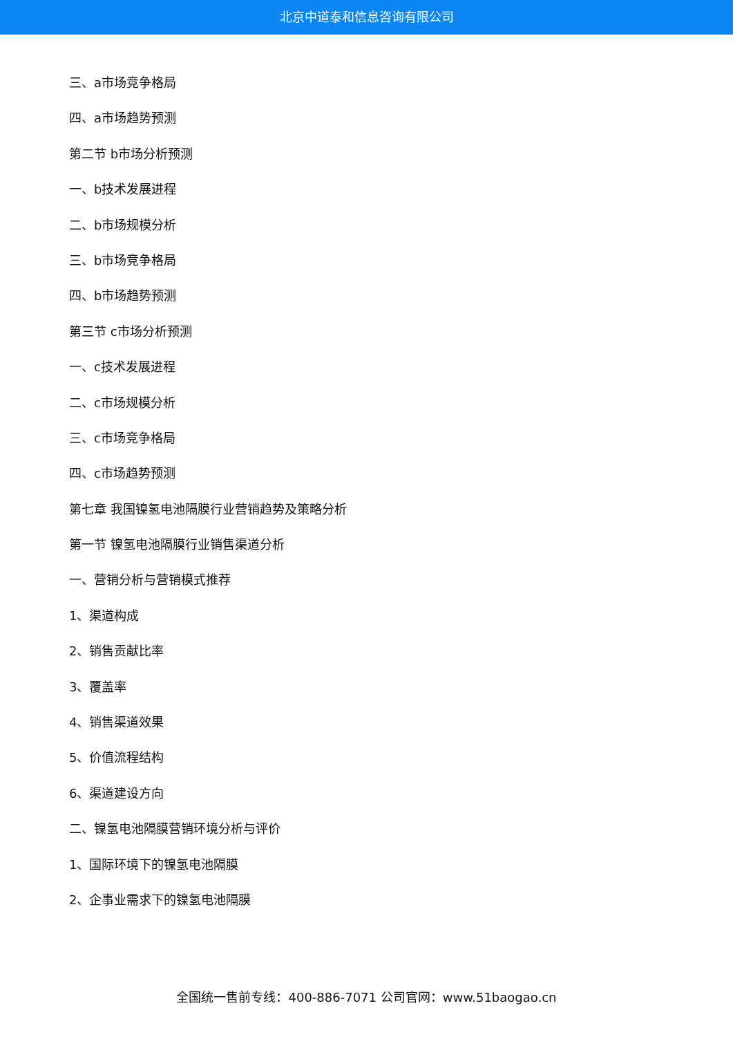北京中道泰和信息咨询有限公司
三、a市场竞争格局
四、a市场趋势预测
第二节 b市场分析预测
一、b技术发展进程
二、b市场规模分析
三、b市场竞争格局
四、b市场趋势预测
第三节 c市场分析预测
一、c技术发展进程
二、c市场规模分析
三、c市场竞争格局
四、c市场趋势预测
第七章 我国镍氢电池隔膜行业营销趋势及策略分析
第一节 镍氢电池隔膜行业销售渠道分析
一、营销分析与营销模式推荐
1、渠道构成
2、销售贡献比率
3、覆盖率
4、销售渠道效果
5、价值流程结构
6、渠道建设方向
二、镍氢电池隔膜营销环境分析与评价
1、国际环境下的镍氢电池隔膜
2、企事业需求下的镍氢电池隔膜
全国统一售前专线：400-886-7071 公司官网：www.51baogao.cn